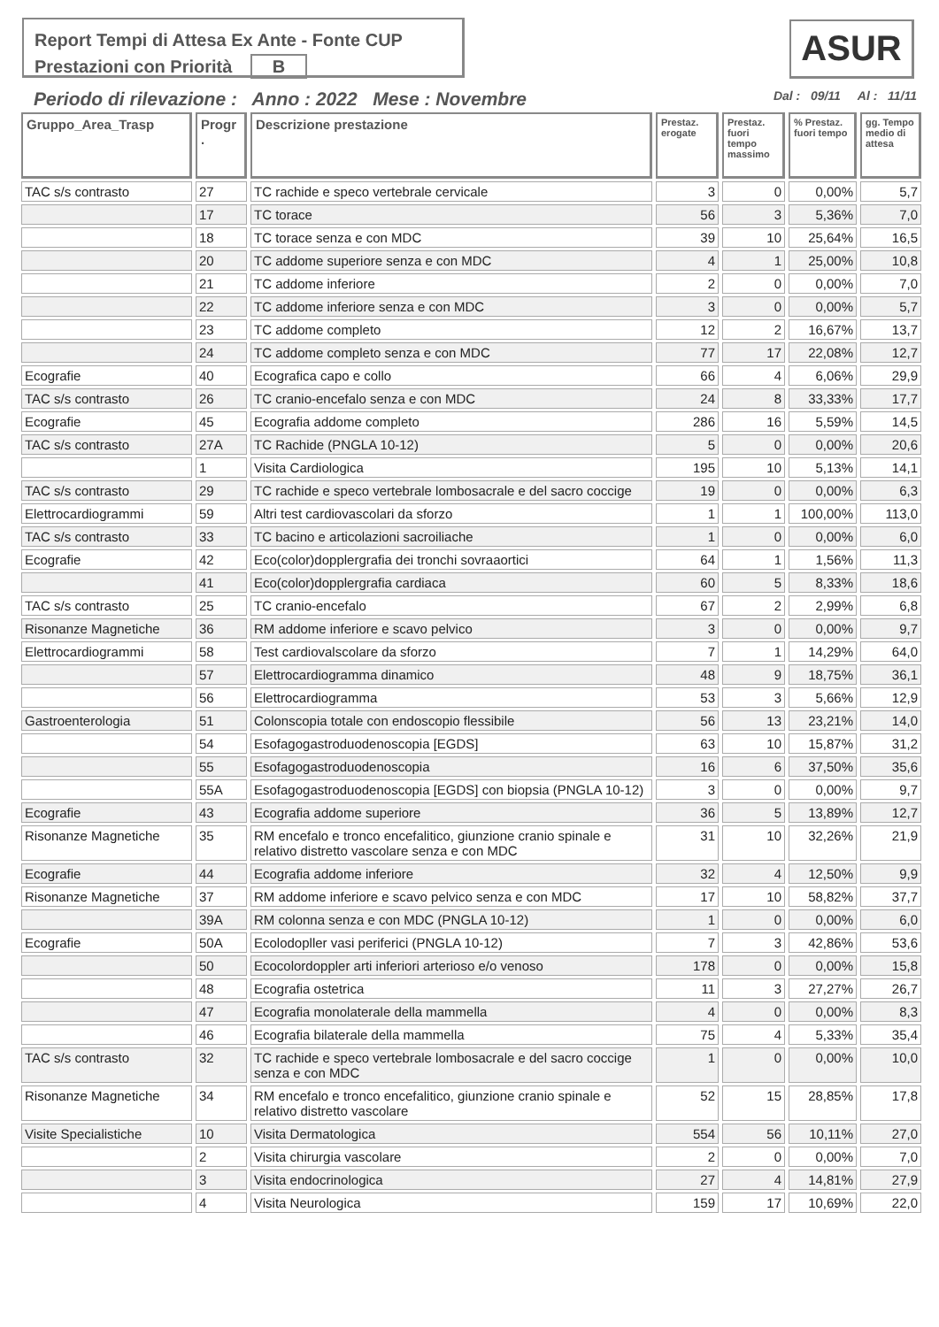Report Tempi di Attesa Ex Ante - Fonte CUP
Prestazioni con Priorità B
ASUR
Periodo di rilevazione : Anno : 2022 Mese : Novembre Dal : 09/11 Al : 11/11
| Gruppo_Area_Trasp | Progr . | Descrizione prestazione | Prestaz. erogate | Prestaz. fuori tempo massimo | % Prestaz. fuori tempo | gg. Tempo medio di attesa |
| --- | --- | --- | --- | --- | --- | --- |
| TAC s/s contrasto | 27 | TC rachide e speco vertebrale cervicale | 3 | 0 | 0,00% | 5,7 |
| | 17 | TC torace | 56 | 3 | 5,36% | 7,0 |
| | 18 | TC torace senza e con MDC | 39 | 10 | 25,64% | 16,5 |
| | 20 | TC addome superiore senza e con MDC | 4 | 1 | 25,00% | 10,8 |
| | 21 | TC addome inferiore | 2 | 0 | 0,00% | 7,0 |
| | 22 | TC addome inferiore senza e con MDC | 3 | 0 | 0,00% | 5,7 |
| | 23 | TC addome completo | 12 | 2 | 16,67% | 13,7 |
| | 24 | TC addome completo senza e con MDC | 77 | 17 | 22,08% | 12,7 |
| Ecografie | 40 | Ecografica capo e collo | 66 | 4 | 6,06% | 29,9 |
| TAC s/s contrasto | 26 | TC cranio-encefalo senza e con MDC | 24 | 8 | 33,33% | 17,7 |
| Ecografie | 45 | Ecografia addome completo | 286 | 16 | 5,59% | 14,5 |
| TAC s/s contrasto | 27A | TC Rachide (PNGLA 10-12) | 5 | 0 | 0,00% | 20,6 |
| | 1 | Visita Cardiologica | 195 | 10 | 5,13% | 14,1 |
| TAC s/s contrasto | 29 | TC rachide e speco vertebrale lombosacrale e del sacro coccige | 19 | 0 | 0,00% | 6,3 |
| Elettrocardiogrammi | 59 | Altri test cardiovascolari da sforzo | 1 | 1 | 100,00% | 113,0 |
| TAC s/s contrasto | 33 | TC bacino e articolazioni sacroiliache | 1 | 0 | 0,00% | 6,0 |
| Ecografie | 42 | Eco(color)dopplergrafia dei tronchi sovraaortici | 64 | 1 | 1,56% | 11,3 |
| | 41 | Eco(color)dopplergrafia cardiaca | 60 | 5 | 8,33% | 18,6 |
| TAC s/s contrasto | 25 | TC cranio-encefalo | 67 | 2 | 2,99% | 6,8 |
| Risonanze Magnetiche | 36 | RM addome inferiore e scavo pelvico | 3 | 0 | 0,00% | 9,7 |
| Elettrocardiogrammi | 58 | Test cardiovalscolare da sforzo | 7 | 1 | 14,29% | 64,0 |
| | 57 | Elettrocardiogramma dinamico | 48 | 9 | 18,75% | 36,1 |
| | 56 | Elettrocardiogramma | 53 | 3 | 5,66% | 12,9 |
| Gastroenterologia | 51 | Colonscopia totale con endoscopio flessibile | 56 | 13 | 23,21% | 14,0 |
| | 54 | Esofagogastroduodenoscopia [EGDS] | 63 | 10 | 15,87% | 31,2 |
| | 55 | Esofagogastroduodenoscopia | 16 | 6 | 37,50% | 35,6 |
| | 55A | Esofagogastroduodenoscopia [EGDS] con biopsia (PNGLA 10-12) | 3 | 0 | 0,00% | 9,7 |
| Ecografie | 43 | Ecografia addome superiore | 36 | 5 | 13,89% | 12,7 |
| Risonanze Magnetiche | 35 | RM encefalo e tronco encefalitico, giunzione cranio spinale e relativo distretto vascolare senza e con MDC | 31 | 10 | 32,26% | 21,9 |
| Ecografie | 44 | Ecografia addome inferiore | 32 | 4 | 12,50% | 9,9 |
| Risonanze Magnetiche | 37 | RM addome inferiore e scavo pelvico senza e con MDC | 17 | 10 | 58,82% | 37,7 |
| | 39A | RM colonna senza e con MDC (PNGLA 10-12) | 1 | 0 | 0,00% | 6,0 |
| Ecografie | 50A | Ecolodopller vasi periferici (PNGLA 10-12) | 7 | 3 | 42,86% | 53,6 |
| | 50 | Ecocolordoppler arti inferiori arterioso e/o venoso | 178 | 0 | 0,00% | 15,8 |
| | 48 | Ecografia ostetrica | 11 | 3 | 27,27% | 26,7 |
| | 47 | Ecografia monolaterale della mammella | 4 | 0 | 0,00% | 8,3 |
| | 46 | Ecografia bilaterale della mammella | 75 | 4 | 5,33% | 35,4 |
| TAC s/s contrasto | 32 | TC rachide e speco vertebrale lombosacrale e del sacro coccige senza e con MDC | 1 | 0 | 0,00% | 10,0 |
| Risonanze Magnetiche | 34 | RM encefalo e tronco encefalitico, giunzione cranio spinale e relativo distretto vascolare | 52 | 15 | 28,85% | 17,8 |
| Visite Specialistiche | 10 | Visita Dermatologica | 554 | 56 | 10,11% | 27,0 |
| | 2 | Visita chirurgia vascolare | 2 | 0 | 0,00% | 7,0 |
| | 3 | Visita endocrinologica | 27 | 4 | 14,81% | 27,9 |
| | 4 | Visita Neurologica | 159 | 17 | 10,69% | 22,0 |